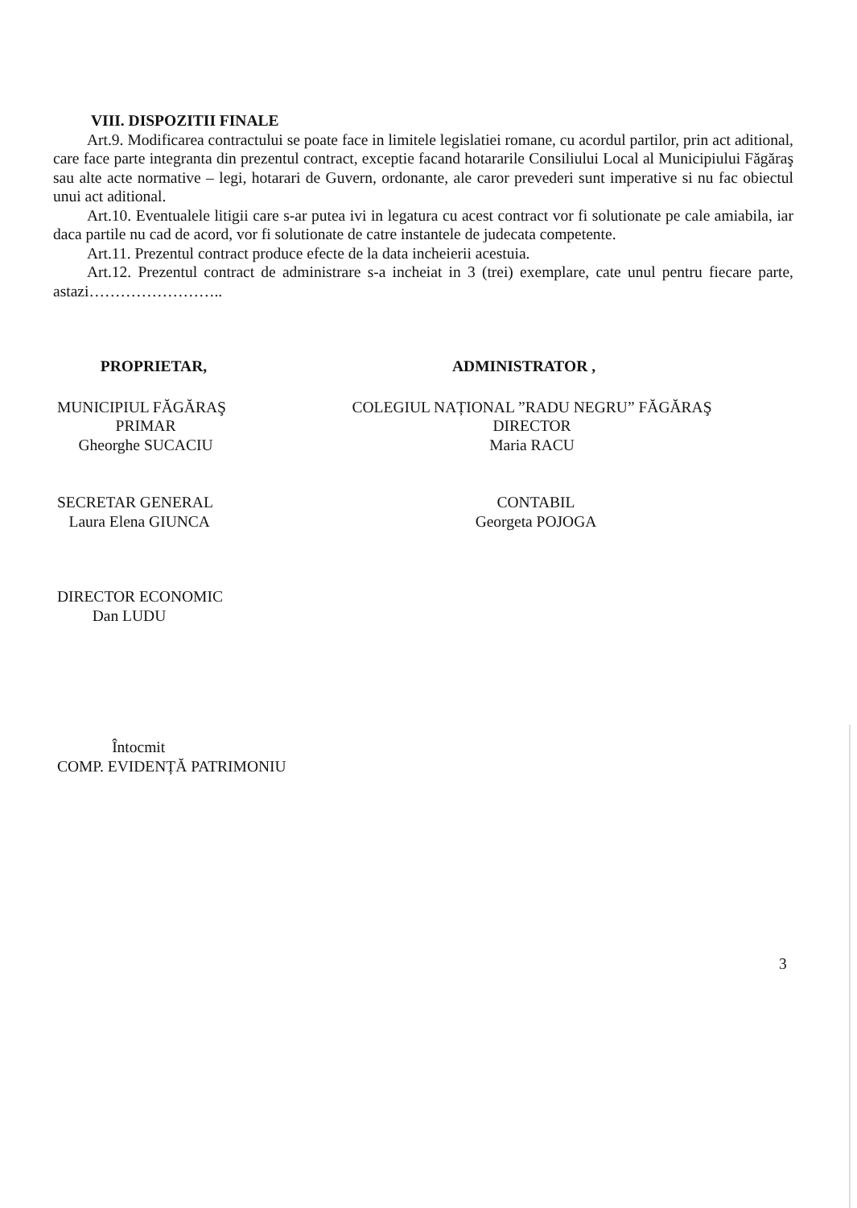VIII. DISPOZITII FINALE
Art.9. Modificarea contractului se poate face in limitele legislatiei romane, cu acordul partilor, prin act aditional, care face parte integranta din prezentul contract, exceptie facand hotararile Consiliului Local al Municipiului Făgăraş sau alte acte normative – legi, hotarari de Guvern, ordonante, ale caror prevederi sunt imperative si nu fac obiectul unui act aditional.
Art.10. Eventualele litigii care s-ar putea ivi in legatura cu acest contract vor fi solutionate pe cale amiabila, iar daca partile nu cad de acord, vor fi solutionate de catre instantele de judecata competente.
Art.11. Prezentul contract produce efecte de la data incheierii acestuia.
Art.12. Prezentul contract de administrare s-a incheiat in 3 (trei) exemplare, cate unul pentru fiecare parte, astazi……………………..
PROPRIETAR,
MUNICIPIUL FĂGĂRAŞ
PRIMAR
Gheorghe SUCACIU
SECRETAR GENERAL
Laura Elena GIUNCA
DIRECTOR ECONOMIC
Dan LUDU
Întocmit
COMP. EVIDENȚĂ PATRIMONIU
ADMINISTRATOR ,
COLEGIUL NAȚIONAL ”RADU NEGRU” FĂGĂRAŞ
DIRECTOR
Maria RACU
CONTABIL
Georgeta POJOGA
3